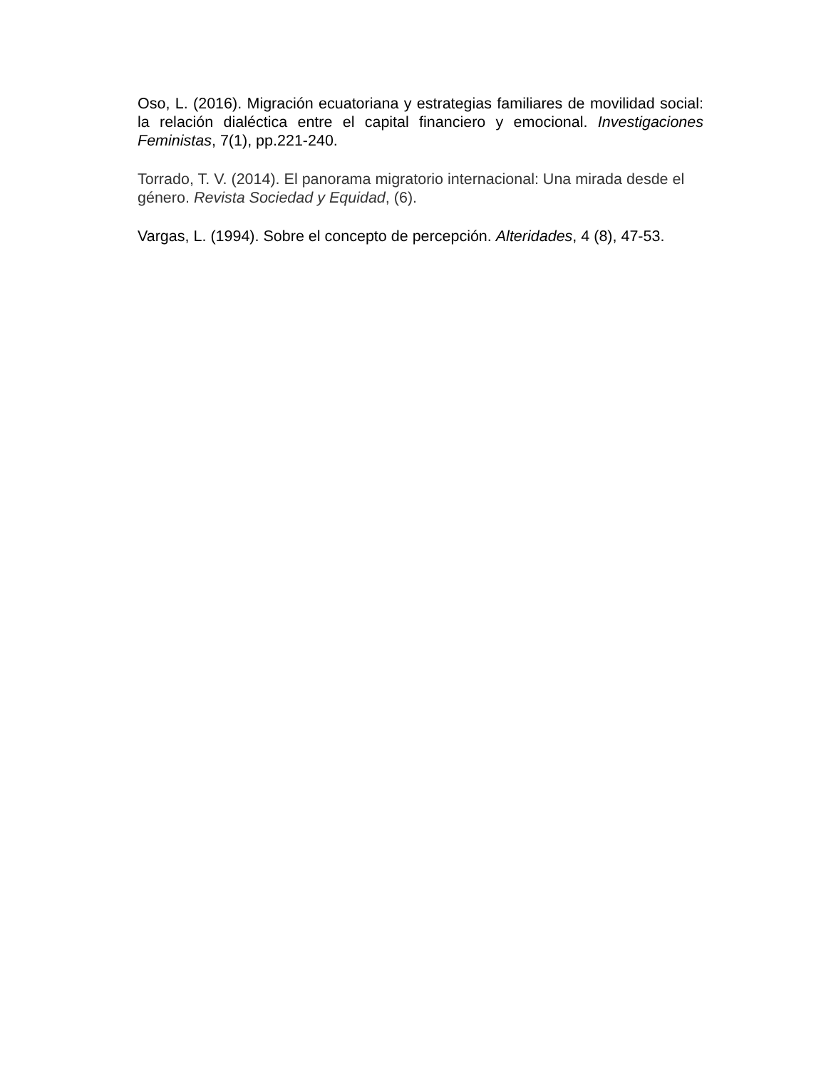Oso, L. (2016). Migración ecuatoriana y estrategias familiares de movilidad social: la relación dialéctica entre el capital financiero y emocional. Investigaciones Feministas, 7(1), pp.221-240.
Torrado, T. V. (2014). El panorama migratorio internacional: Una mirada desde el género. Revista Sociedad y Equidad, (6).
Vargas, L. (1994). Sobre el concepto de percepción. Alteridades, 4 (8), 47-53.